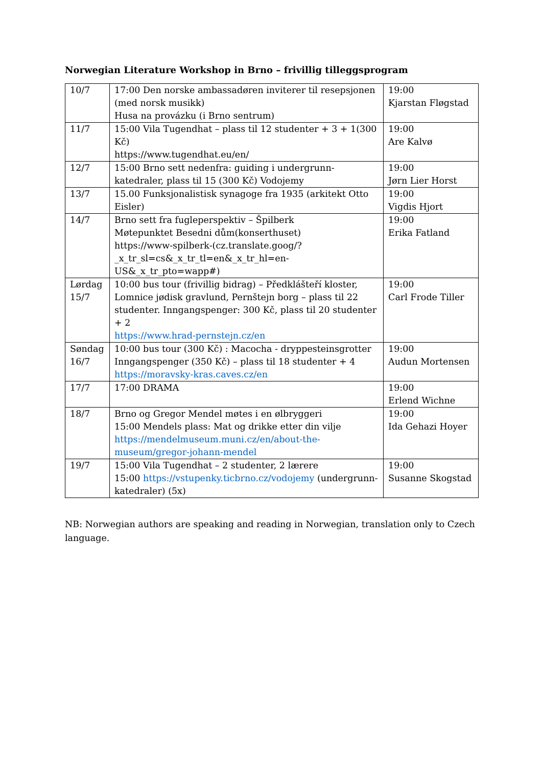Norwegian Literature Workshop in Brno – frivillig tilleggsprogram
| 10/7 | 17:00 Den norske ambassadøren inviterer til resepsjonen (med norsk musikk) Husa na provázku (i Brno sentrum) | 19:00 Kjarstan Fløgstad |
| 11/7 | 15:00 Vila Tugendhat – plass til 12 studenter + 3 + 1(300 Kč) https://www.tugendhat.eu/en/ | 19:00 Are Kalvø |
| 12/7 | 15:00 Brno sett nedenfra: guiding i undergrunn-katedraler, plass til 15 (300 Kč) Vodojemy | 19:00 Jørn Lier Horst |
| 13/7 | 15.00 Funksjonalistisk synagoge fra 1935 (arkitekt Otto Eisler) | 19:00 Vigdis Hjort |
| 14/7 | Brno sett fra fugleperspektiv – Špilberk Møtepunktet Besedni dům(konserthuset) https://www-spilberk-(cz.translate.goog/?_x_tr_sl=cs&_x_tr_tl=en&_x_tr_hl=en-US&_x_tr_pto=wapp#) | 19:00 Erika Fatland |
| Lørdag 15/7 | 10:00 bus tour (frivillig bidrag) – Předklášteří kloster, Lomnice jødisk gravlund, Pernštejn borg – plass til 22 studenter. Inngangspenger: 300 Kč, plass til 20 studenter + 2 https://www.hrad-pernstejn.cz/en | 19:00 Carl Frode Tiller |
| Søndag 16/7 | 10:00 bus tour (300 Kč) : Macocha - dryppesteinsgrotter Inngangspenger (350 Kč) – plass til 18 studenter + 4 https://moravsky-kras.caves.cz/en | 19:00 Audun Mortensen |
| 17/7 | 17:00 DRAMA | 19:00 Erlend Wichne |
| 18/7 | Brno og Gregor Mendel møtes i en ølbryggeri 15:00 Mendels plass: Mat og drikke etter din vilje https://mendelmuseum.muni.cz/en/about-the-museum/gregor-johann-mendel | 19:00 Ida Gehazi Hoyer |
| 19/7 | 15:00 Vila Tugendhat – 2 studenter, 2 lærere 15:00 https://vstupenky.ticbrno.cz/vodojemy (undergrunn-katedraler) (5x) | 19:00 Susanne Skogstad |
NB: Norwegian authors are speaking and reading in Norwegian, translation only to Czech language.